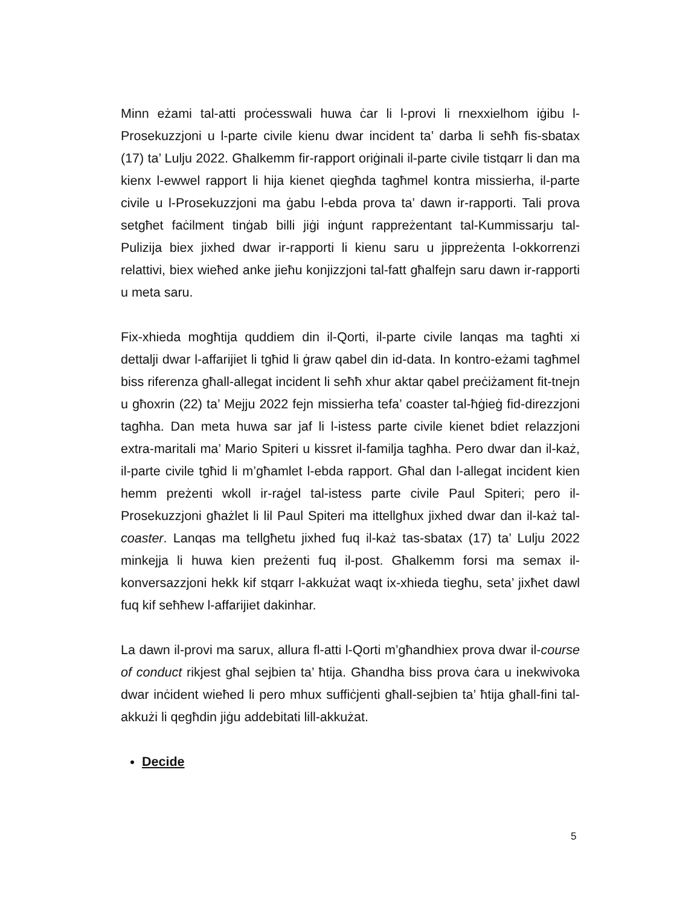Minn eżami tal-atti proċesswali huwa ċar li l-provi li rnexxielhom iġibu l-Prosekuzzjoni u l-parte civile kienu dwar incident ta’ darba li seħħ fis-sbatax (17) ta’ Lulju 2022. Għalkemm fir-rapport oriġinali il-parte civile tistqarr li dan ma kienx l-ewwel rapport li hija kienet qiegħda tagħmel kontra missierha, il-parte civile u l-Prosekuzzjoni ma ġabu l-ebda prova ta’ dawn ir-rapporti. Tali prova setgħet faċilment tinġab billi jiġi inġunt rappreżentant tal-Kummissarju tal-Pulizija biex jixhed dwar ir-rapporti li kienu saru u jippreżenta l-okkorrenzi relattivi, biex wieħed anke jieħu konjizzjoni tal-fatt għalfejn saru dawn ir-rapporti u meta saru.
Fix-xhieda mogħtija quddiem din il-Qorti, il-parte civile lanqas ma tagħti xi dettalji dwar l-affarijiet li tgħid li ġraw qabel din id-data. In kontro-eżami tagħmel biss riferenza għall-allegat incident li seħħ xhur aktar qabel preċiżament fit-tnejn u għoxrin (22) ta’ Mejju 2022 fejn missierha tefa’ coaster tal-ħġieġ fid-direzzjoni tagħha. Dan meta huwa sar jaf li l-istess parte civile kienet bdiet relazzjoni extra-maritali ma’ Mario Spiteri u kissret il-familja tagħha. Pero dwar dan il-każ, il-parte civile tgħid li m’għamlet l-ebda rapport. Għal dan l-allegat incident kien hemm preżenti wkoll ir-raġel tal-istess parte civile Paul Spiteri; pero il-Prosekuzzjoni għażlet li lil Paul Spiteri ma ittellgħux jixhed dwar dan il-każ tal-coaster. Lanqas ma tellgħetu jixhed fuq il-każ tas-sbatax (17) ta’ Lulju 2022 minkejja li huwa kien preżenti fuq il-post. Għalkemm forsi ma semax il-konversazzjoni hekk kif stqarr l-akkużat waqt ix-xhieda tiegħu, seta’ jixħet dawl fuq kif seħħew l-affarijiet dakinhar.
La dawn il-provi ma sarux, allura fl-atti l-Qorti m’għandhiex prova dwar il-course of conduct rikjest għal sejbien ta’ ħtija. Għandha biss prova ċara u inekwivoka dwar inċident wieħed li pero mhux suffiċjenti għall-sejbien ta’ ħtija għall-fini tal-akkużi li qegħdin jiġu addebitati lill-akkużat.
Decide
5